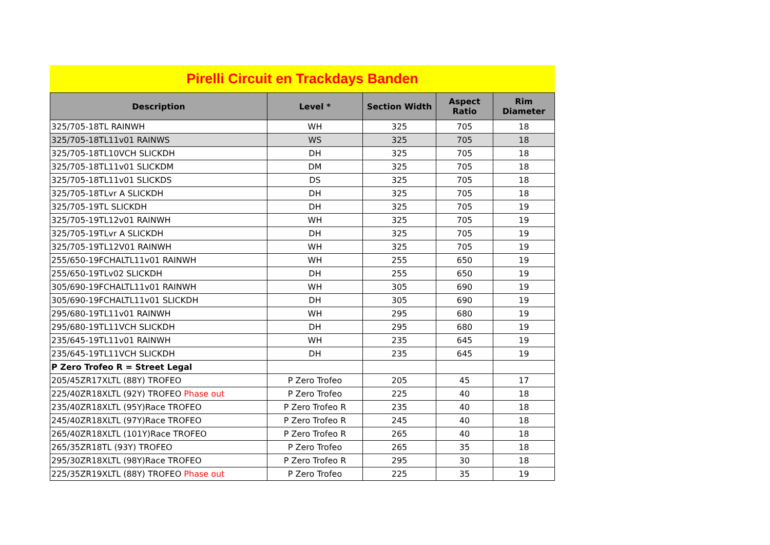Pirelli Circuit en Trackdays Banden
| Description | Level * | Section Width | Aspect Ratio | Rim Diameter |
| --- | --- | --- | --- | --- |
| 325/705-18TL RAINWH | WH | 325 | 705 | 18 |
| 325/705-18TL11v01 RAINWS | WS | 325 | 705 | 18 |
| 325/705-18TL10VCH SLICKDH | DH | 325 | 705 | 18 |
| 325/705-18TL11v01 SLICKDM | DM | 325 | 705 | 18 |
| 325/705-18TL11v01 SLICKDS | DS | 325 | 705 | 18 |
| 325/705-18TLvr A SLICKDH | DH | 325 | 705 | 18 |
| 325/705-19TL SLICKDH | DH | 325 | 705 | 19 |
| 325/705-19TL12v01 RAINWH | WH | 325 | 705 | 19 |
| 325/705-19TLvr A SLICKDH | DH | 325 | 705 | 19 |
| 325/705-19TL12V01 RAINWH | WH | 325 | 705 | 19 |
| 255/650-19FCHALTL11v01 RAINWH | WH | 255 | 650 | 19 |
| 255/650-19TLv02 SLICKDH | DH | 255 | 650 | 19 |
| 305/690-19FCHALTL11v01 RAINWH | WH | 305 | 690 | 19 |
| 305/690-19FCHALTL11v01 SLICKDH | DH | 305 | 690 | 19 |
| 295/680-19TL11v01 RAINWH | WH | 295 | 680 | 19 |
| 295/680-19TL11VCH SLICKDH | DH | 295 | 680 | 19 |
| 235/645-19TL11v01 RAINWH | WH | 235 | 645 | 19 |
| 235/645-19TL11VCH SLICKDH | DH | 235 | 645 | 19 |
| P Zero Trofeo R = Street Legal | | | | |
| 205/45ZR17XLTL (88Y) TROFEO | P Zero Trofeo | 205 | 45 | 17 |
| 225/40ZR18XLTL (92Y) TROFEO Phase out | P Zero Trofeo | 225 | 40 | 18 |
| 235/40ZR18XLTL (95Y)Race TROFEO | P Zero Trofeo R | 235 | 40 | 18 |
| 245/40ZR18XLTL (97Y)Race TROFEO | P Zero Trofeo R | 245 | 40 | 18 |
| 265/40ZR18XLTL (101Y)Race TROFEO | P Zero Trofeo R | 265 | 40 | 18 |
| 265/35ZR18TL (93Y) TROFEO | P Zero Trofeo | 265 | 35 | 18 |
| 295/30ZR18XLTL (98Y)Race TROFEO | P Zero Trofeo R | 295 | 30 | 18 |
| 225/35ZR19XLTL (88Y) TROFEO Phase out | P Zero Trofeo | 225 | 35 | 19 |